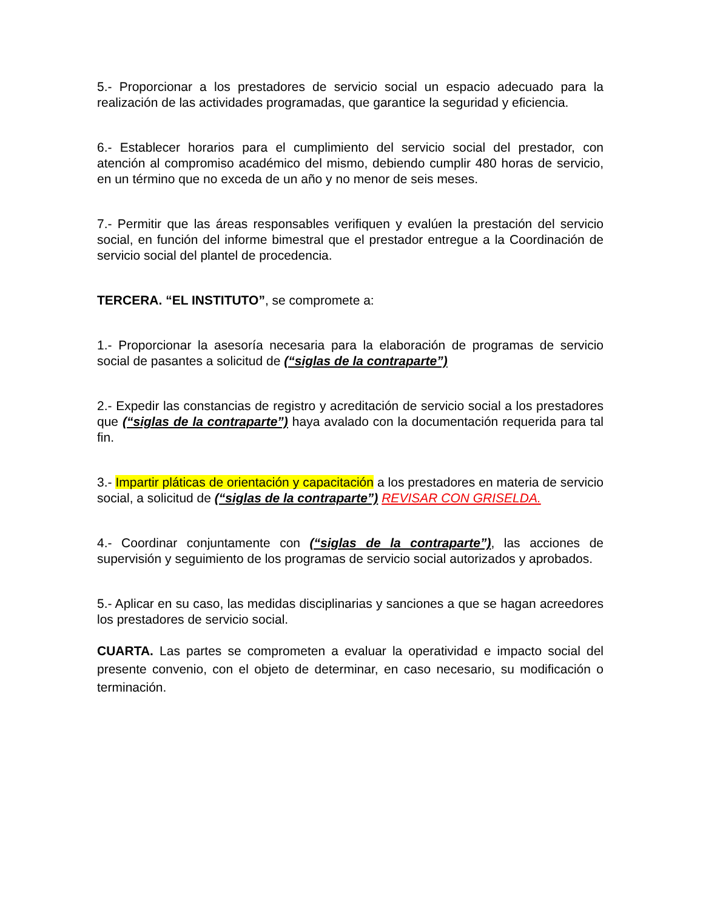5.- Proporcionar a los prestadores de servicio social un espacio adecuado para la realización de las actividades programadas, que garantice la seguridad y eficiencia.
6.- Establecer horarios para el cumplimiento del servicio social del prestador, con atención al compromiso académico del mismo, debiendo cumplir 480 horas de servicio, en un término que no exceda de un año y no menor de seis meses.
7.- Permitir que las áreas responsables verifiquen y evalúen la prestación del servicio social, en función del informe bimestral que el prestador entregue a la Coordinación de servicio social del plantel de procedencia.
TERCERA. “EL INSTITUTO”, se compromete a:
1.- Proporcionar la asesoría necesaria para la elaboración de programas de servicio social de pasantes a solicitud de (“siglas de la contraparte”)
2.- Expedir las constancias de registro y acreditación de servicio social a los prestadores que (“siglas de la contraparte”) haya avalado con la documentación requerida para tal fin.
3.- Impartir pláticas de orientación y capacitación a los prestadores en materia de servicio social, a solicitud de (“siglas de la contraparte”) REVISAR CON GRISELDA.
4.- Coordinar conjuntamente con (“siglas de la contraparte”), las acciones de supervisión y seguimiento de los programas de servicio social autorizados y aprobados.
5.- Aplicar en su caso, las medidas disciplinarias y sanciones a que se hagan acreedores los prestadores de servicio social.
CUARTA. Las partes se comprometen a evaluar la operatividad e impacto social del presente convenio, con el objeto de determinar, en caso necesario, su modificación o terminación.